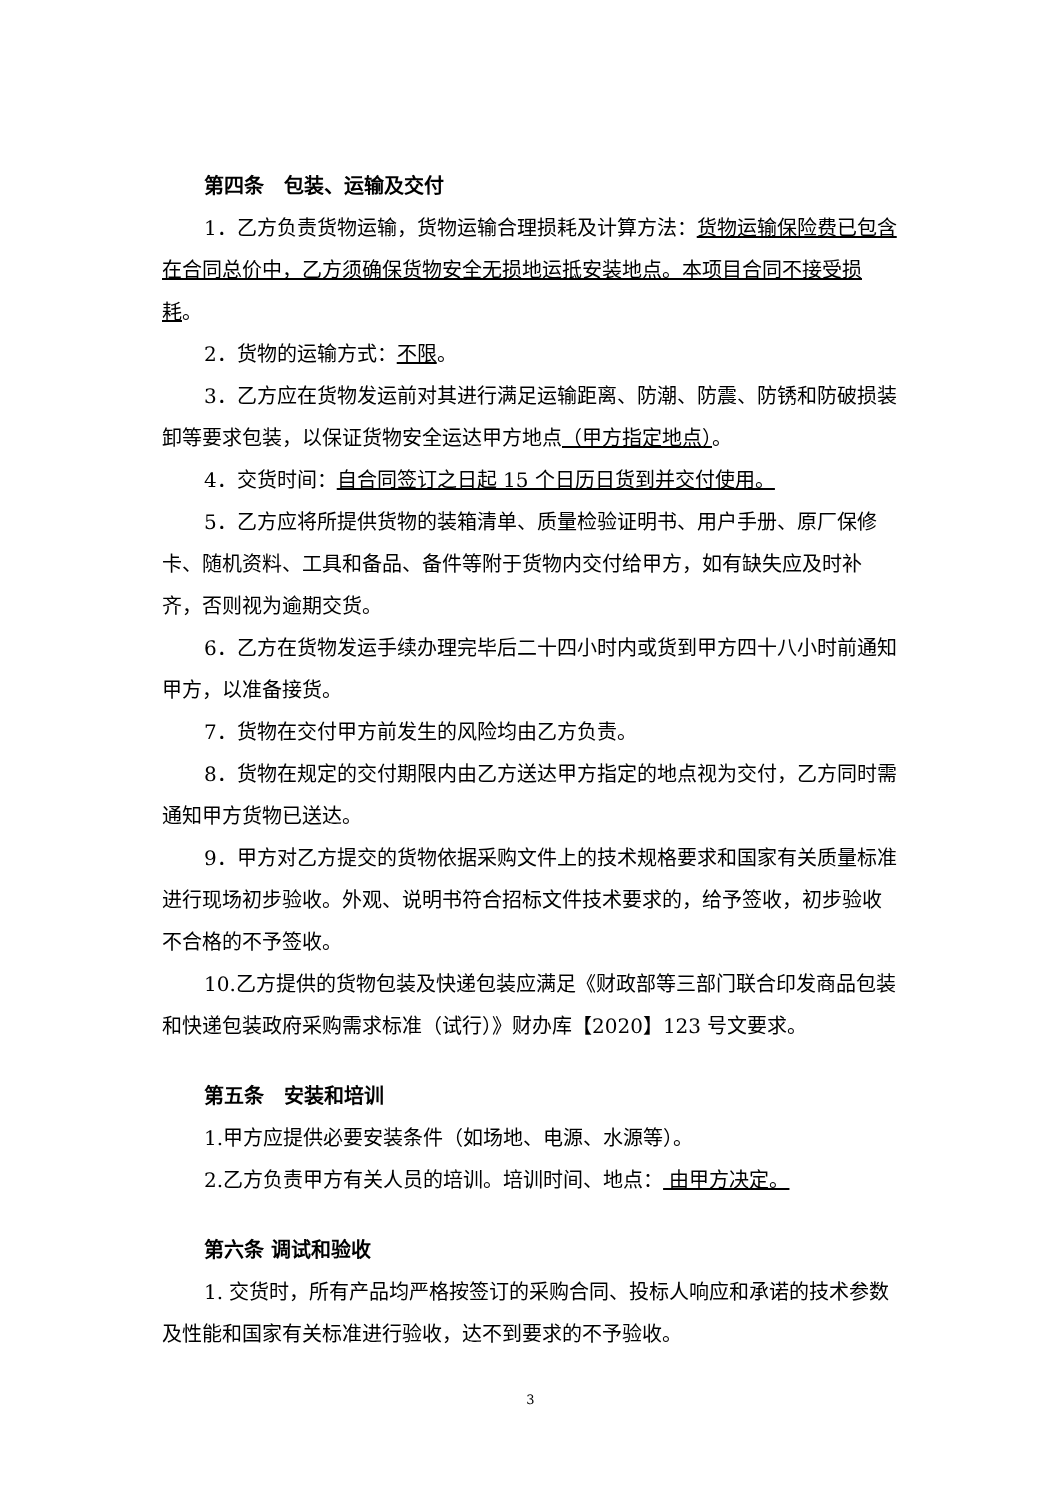第四条　包装、运输及交付
1．乙方负责货物运输，货物运输合理损耗及计算方法：货物运输保险费已包含在合同总价中，乙方须确保货物安全无损地运抵安装地点。本项目合同不接受损耗。
2．货物的运输方式：不限。
3．乙方应在货物发运前对其进行满足运输距离、防潮、防震、防锈和防破损装卸等要求包装，以保证货物安全运达甲方地点（甲方指定地点）。
4．交货时间：自合同签订之日起 15 个日历日货到并交付使用。
5．乙方应将所提供货物的装箱清单、质量检验证明书、用户手册、原厂保修卡、随机资料、工具和备品、备件等附于货物内交付给甲方，如有缺失应及时补齐，否则视为逾期交货。
6．乙方在货物发运手续办理完毕后二十四小时内或货到甲方四十八小时前通知甲方，以准备接货。
7．货物在交付甲方前发生的风险均由乙方负责。
8．货物在规定的交付期限内由乙方送达甲方指定的地点视为交付，乙方同时需通知甲方货物已送达。
9．甲方对乙方提交的货物依据采购文件上的技术规格要求和国家有关质量标准进行现场初步验收。外观、说明书符合招标文件技术要求的，给予签收，初步验收不合格的不予签收。
10.乙方提供的货物包装及快递包装应满足《财政部等三部门联合印发商品包装和快递包装政府采购需求标准（试行）》财办库【2020】123 号文要求。
第五条　安装和培训
1.甲方应提供必要安装条件（如场地、电源、水源等）。
2.乙方负责甲方有关人员的培训。培训时间、地点： 由甲方决定。
第六条 调试和验收
1. 交货时，所有产品均严格按签订的采购合同、投标人响应和承诺的技术参数及性能和国家有关标准进行验收，达不到要求的不予验收。
3